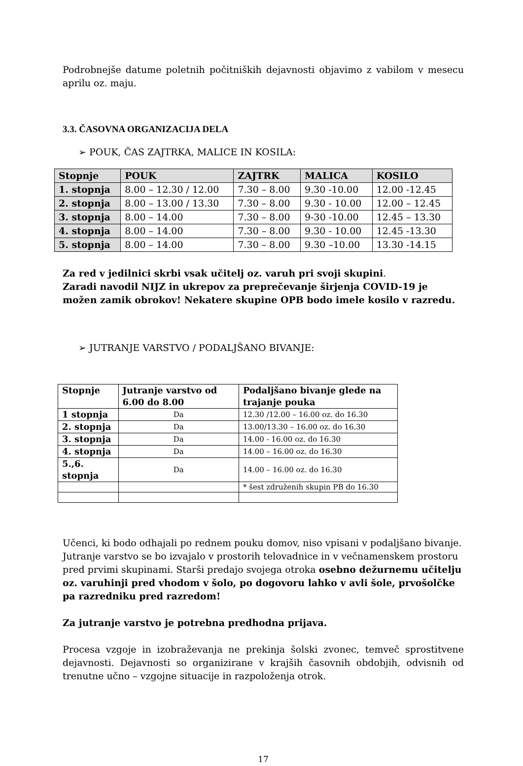Podrobnejše datume poletnih počitniških dejavnosti objavimo z vabilom v mesecu aprilu oz. maju.
3.3. ČASOVNA ORGANIZACIJA DELA
➢ POUK, ČAS ZAJTRKA, MALICE IN KOSILA:
| Stopnje | POUK | ZAJTRK | MALICA | KOSILO |
| --- | --- | --- | --- | --- |
| 1. stopnja | 8.00 – 12.30 / 12.00 | 7.30 – 8.00 | 9.30 -10.00 | 12.00 -12.45 |
| 2. stopnja | 8.00 – 13.00 / 13.30 | 7.30 – 8.00 | 9.30 - 10.00 | 12.00 – 12.45 |
| 3. stopnja | 8.00 – 14.00 | 7.30 – 8.00 | 9-30 -10.00 | 12.45 – 13.30 |
| 4. stopnja | 8.00 – 14.00 | 7.30 – 8.00 | 9.30 - 10.00 | 12.45 -13.30 |
| 5. stopnja | 8.00 – 14.00 | 7.30 – 8.00 | 9.30 –10.00 | 13.30 -14.15 |
Za red v jedilnici skrbi vsak učitelj oz. varuh pri svoji skupini.
Zaradi navodil NIJZ in ukrepov za preprečevanje širjenja COVID-19 je možen zamik obrokov! Nekatere skupine OPB bodo imele kosilo v razredu.
➢ JUTRANJE VARSTVO / PODALJŠANO BIVANJE:
| Stopnje | Jutranje varstvo od 6.00 do 8.00 | Podaljšano bivanje glede na trajanje pouka |
| --- | --- | --- |
| 1 stopnja | Da | 12.30 /12.00 – 16.00 oz. do 16.30 |
| 2. stopnja | Da | 13.00/13.30 – 16.00 oz. do 16.30 |
| 3. stopnja | Da | 14.00 - 16.00 oz. do 16.30 |
| 4. stopnja | Da | 14.00 – 16.00 oz. do 16.30 |
| 5.,6. stopnja | Da | 14.00 – 16.00 oz. do 16.30 |
| | | * šest združenih skupin PB do 16.30 |
Učenci, ki bodo odhajali po rednem pouku domov, niso vpisani v podaljšano bivanje. Jutranje varstvo se bo izvajalo v prostorih telovadnice in v večnamenskem prostoru pred prvimi skupinami. Starši predajo svojega otroka osebno dežurnemu učitelju oz. varuhinji pred vhodom v šolo, po dogovoru lahko v avli šole, prvošolčke pa razredniku pred razredom!
Za jutranje varstvo je potrebna predhodna prijava.
Procesa vzgoje in izobraževanja ne prekinja šolski zvonec, temveč sprostitvene dejavnosti. Dejavnosti so organizirane v krajših časovnih obdobjih, odvisnih od trenutne učno – vzgojne situacije in razpoloženja otrok.
17